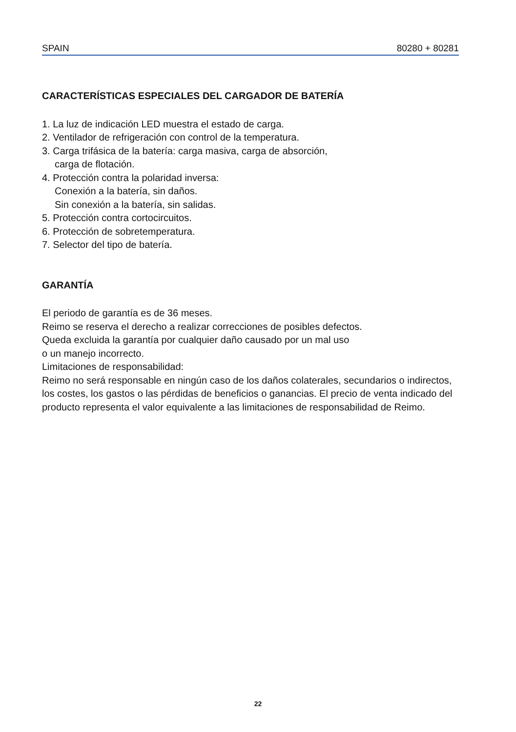SPAIN 80280 + 80281
CARACTERÍSTICAS ESPECIALES DEL CARGADOR DE BATERÍA
1. La luz de indicación LED muestra el estado de carga.
2. Ventilador de refrigeración con control de la temperatura.
3. Carga trifásica de la batería: carga masiva, carga de absorción,
carga de flotación.
4. Protección contra la polaridad inversa:
Conexión a la batería, sin daños.
Sin conexión a la batería, sin salidas.
5. Protección contra cortocircuitos.
6. Protección de sobretemperatura.
7. Selector del tipo de batería.
GARANTÍA
El periodo de garantía es de 36 meses.
Reimo se reserva el derecho a realizar correcciones de posibles defectos.
Queda excluida la garantía por cualquier daño causado por un mal uso
o un manejo incorrecto.
Limitaciones de responsabilidad:
Reimo no será responsable en ningún caso de los daños colaterales, secundarios o indirectos, los costes, los gastos o las pérdidas de beneficios o ganancias. El precio de venta indicado del producto representa el valor equivalente a las limitaciones de responsabilidad de Reimo.
22